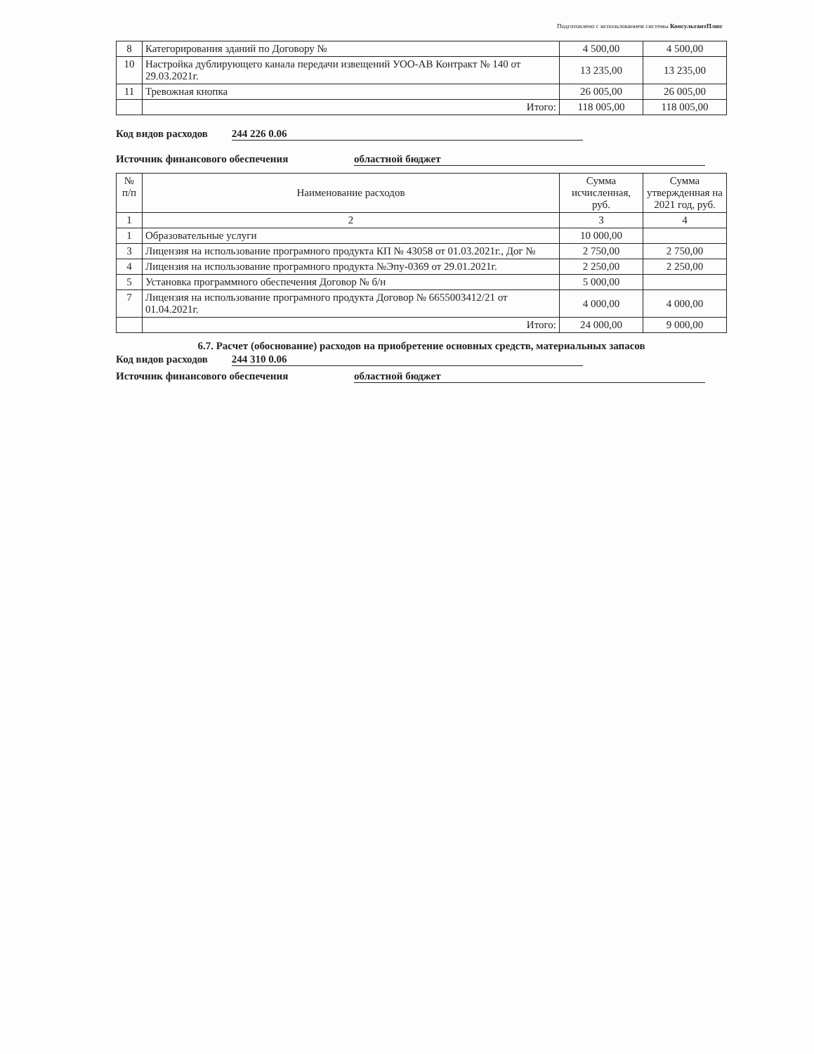Подготовлено с использованием системы КонсультантПлюс
| 8 | Категорирования зданий по Договору № | 4 500,00 | 4 500,00 |
| 10 | Настройка дублирующего канала передачи извещений УОО-АВ Контракт № 140 от 29.03.2021г. | 13 235,00 | 13 235,00 |
| 11 | Тревожная кнопка | 26 005,00 | 26 005,00 |
| | Итого: | 118 005,00 | 118 005,00 |
Код видов расходов 244 226 0.06
Источник финансового обеспечения областной бюджет
| № п/п | Наименование расходов | Сумма исчисленная, руб. | Сумма утвержденная на 2021 год, руб. |
| --- | --- | --- | --- |
| 1 | 2 | 3 | 4 |
| 1 | Образовательные услуги | 10 000,00 | |
| 3 | Лицензия на использование програмного продукта КП № 43058 от 01.03.2021г., Дог № | 2 750,00 | 2 750,00 |
| 4 | Лицензия на использование програмного продукта №Эпу-0369 от 29.01.2021г. | 2 250,00 | 2 250,00 |
| 5 | Установка программного обеспечения Договор № б/н | 5 000,00 | |
| 7 | Лицензия на использование програмного продукта Договор № 6655003412/21 от 01.04.2021г. | 4 000,00 | 4 000,00 |
| | Итого: | 24 000,00 | 9 000,00 |
6.7. Расчет (обоснование) расходов на приобретение основных средств, материальных запасов
Код видов расходов 244 310 0.06
Источник финансового обеспечения областной бюджет